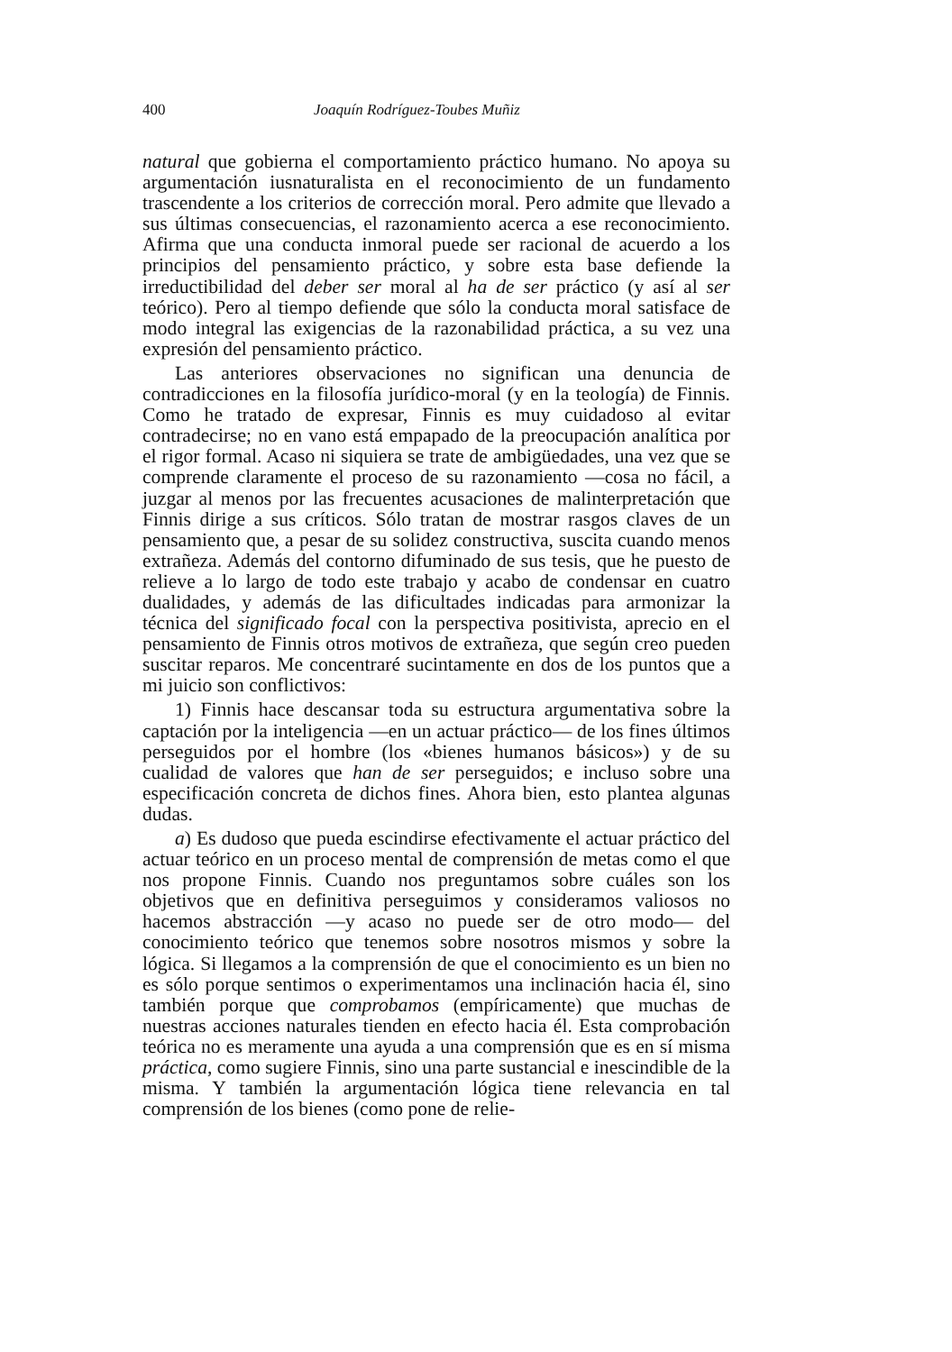400 Joaquín Rodríguez-Toubes Muñiz
natural que gobierna el comportamiento práctico humano. No apoya su argumentación iusnaturalista en el reconocimiento de un fundamento trascendente a los criterios de corrección moral. Pero admite que llevado a sus últimas consecuencias, el razonamiento acerca a ese reconocimiento. Afirma que una conducta inmoral puede ser racional de acuerdo a los principios del pensamiento práctico, y sobre esta base defiende la irreductibilidad del deber ser moral al ha de ser práctico (y así al ser teórico). Pero al tiempo defiende que sólo la conducta moral satisface de modo integral las exigencias de la razonabilidad práctica, a su vez una expresión del pensamiento práctico.
Las anteriores observaciones no significan una denuncia de contradicciones en la filosofía jurídico-moral (y en la teología) de Finnis. Como he tratado de expresar, Finnis es muy cuidadoso al evitar contradecirse; no en vano está empapado de la preocupación analítica por el rigor formal. Acaso ni siquiera se trate de ambigüedades, una vez que se comprende claramente el proceso de su razonamiento —cosa no fácil, a juzgar al menos por las frecuentes acusaciones de malinterpretación que Finnis dirige a sus críticos. Sólo tratan de mostrar rasgos claves de un pensamiento que, a pesar de su solidez constructiva, suscita cuando menos extrañeza. Además del contorno difuminado de sus tesis, que he puesto de relieve a lo largo de todo este trabajo y acabo de condensar en cuatro dualidades, y además de las dificultades indicadas para armonizar la técnica del significado focal con la perspectiva positivista, aprecio en el pensamiento de Finnis otros motivos de extrañeza, que según creo pueden suscitar reparos. Me concentraré sucintamente en dos de los puntos que a mi juicio son conflictivos:
1) Finnis hace descansar toda su estructura argumentativa sobre la captación por la inteligencia —en un actuar práctico— de los fines últimos perseguidos por el hombre (los «bienes humanos básicos») y de su cualidad de valores que han de ser perseguidos; e incluso sobre una especificación concreta de dichos fines. Ahora bien, esto plantea algunas dudas.
a) Es dudoso que pueda escindirse efectivamente el actuar práctico del actuar teórico en un proceso mental de comprensión de metas como el que nos propone Finnis. Cuando nos preguntamos sobre cuáles son los objetivos que en definitiva perseguimos y consideramos valiosos no hacemos abstracción —y acaso no puede ser de otro modo— del conocimiento teórico que tenemos sobre nosotros mismos y sobre la lógica. Si llegamos a la comprensión de que el conocimiento es un bien no es sólo porque sentimos o experimentamos una inclinación hacia él, sino también porque que comprobamos (empíricamente) que muchas de nuestras acciones naturales tienden en efecto hacia él. Esta comprobación teórica no es meramente una ayuda a una comprensión que es en sí misma práctica, como sugiere Finnis, sino una parte sustancial e inescindible de la misma. Y también la argumentación lógica tiene relevancia en tal comprensión de los bienes (como pone de relie-